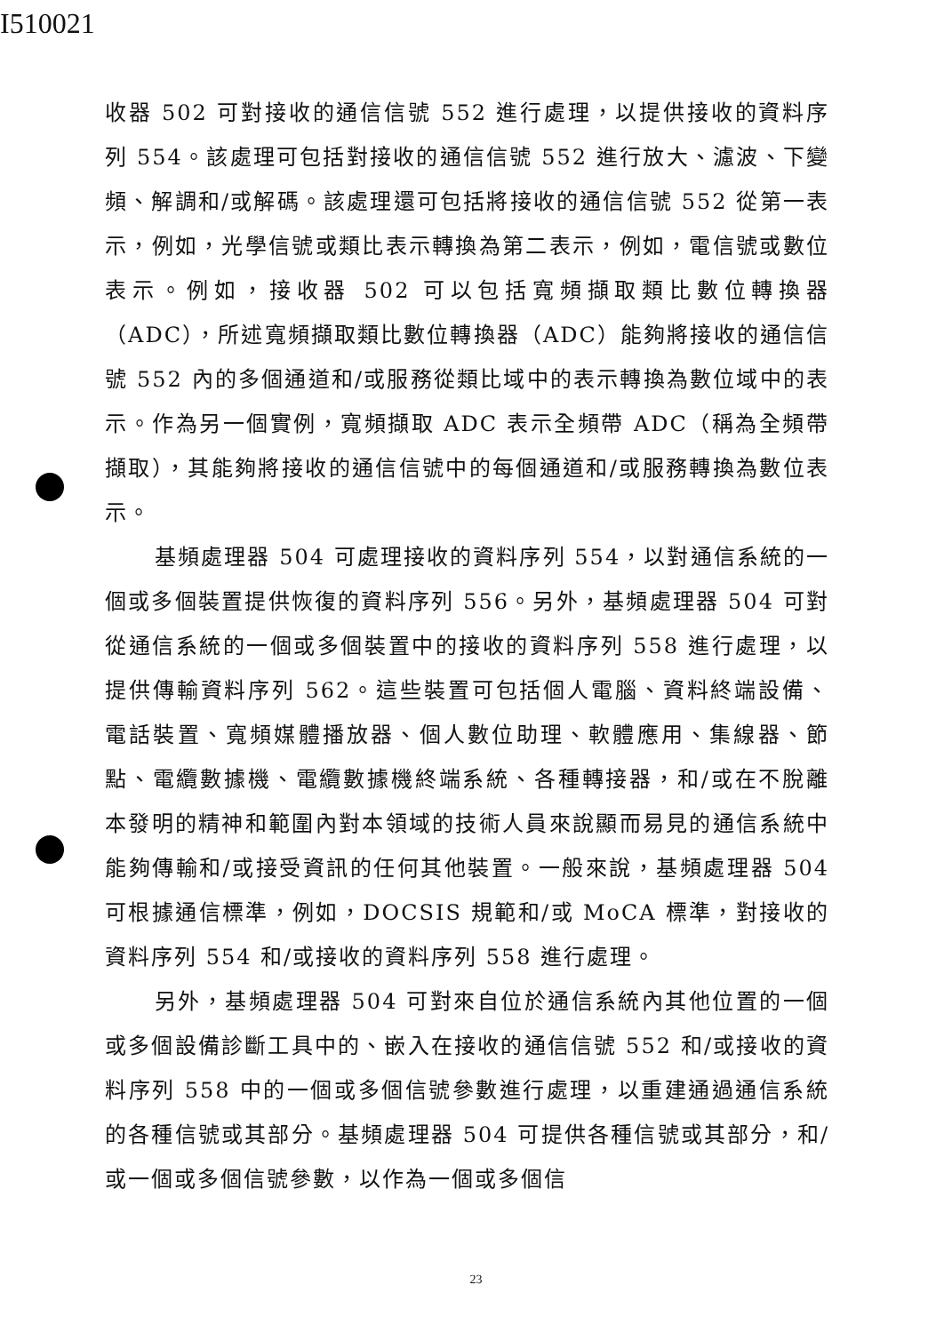I510021
收器 502 可對接收的通信信號 552 進行處理，以提供接收的資料序列 554。該處理可包括對接收的通信信號 552 進行放大、濾波、下變頻、解調和/或解碼。該處理還可包括將接收的通信信號 552 從第一表示，例如，光學信號或類比表示轉換為第二表示，例如，電信號或數位表示。例如，接收器 502 可以包括寬頻擷取類比數位轉換器（ADC），所述寬頻擷取類比數位轉換器（ADC）能夠將接收的通信信號 552 內的多個通道和/或服務從類比域中的表示轉換為數位域中的表示。作為另一個實例，寬頻擷取 ADC 表示全頻帶 ADC（稱為全頻帶擷取），其能夠將接收的通信信號中的每個通道和/或服務轉換為數位表示。
基頻處理器 504 可處理接收的資料序列 554，以對通信系統的一個或多個裝置提供恢復的資料序列 556。另外，基頻處理器 504 可對從通信系統的一個或多個裝置中的接收的資料序列 558 進行處理，以提供傳輸資料序列 562。這些裝置可包括個人電腦、資料終端設備、電話裝置、寬頻媒體播放器、個人數位助理、軟體應用、集線器、節點、電纜數據機、電纜數據機終端系統、各種轉接器，和/或在不脫離本發明的精神和範圍內對本領域的技術人員來說顯而易見的通信系統中能夠傳輸和/或接受資訊的任何其他裝置。一般來說，基頻處理器 504 可根據通信標準，例如，DOCSIS 規範和/或 MoCA 標準，對接收的資料序列 554 和/或接收的資料序列 558 進行處理。
另外，基頻處理器 504 可對來自位於通信系統內其他位置的一個或多個設備診斷工具中的、嵌入在接收的通信信號 552 和/或接收的資料序列 558 中的一個或多個信號參數進行處理，以重建通過通信系統的各種信號或其部分。基頻處理器 504 可提供各種信號或其部分，和/或一個或多個信號參數，以作為一個或多個信
23